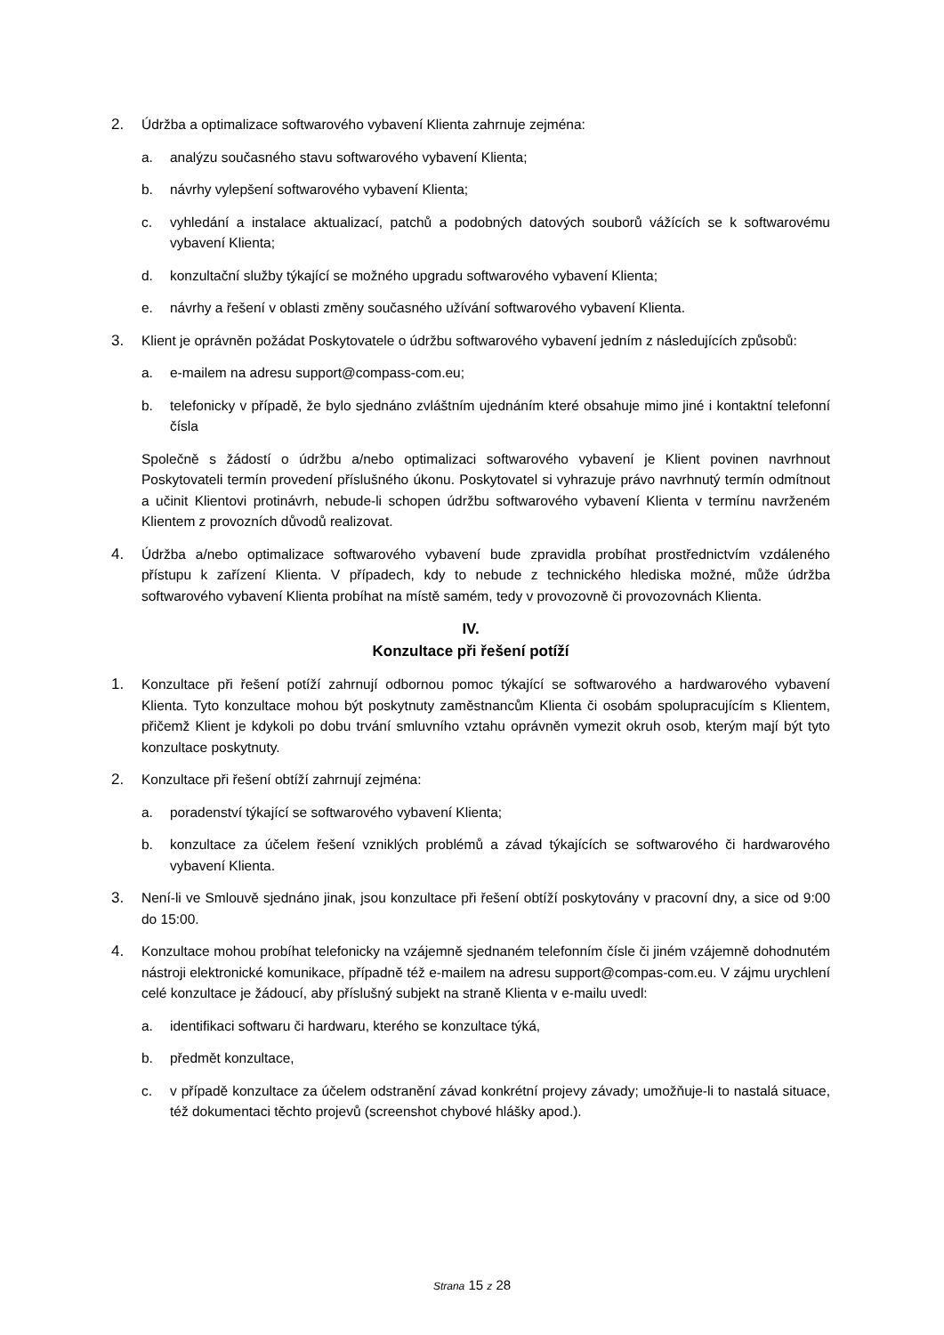2. Údržba a optimalizace softwarového vybavení Klienta zahrnuje zejména:
a. analýzu současného stavu softwarového vybavení Klienta;
b. návrhy vylepšení softwarového vybavení Klienta;
c. vyhledání a instalace aktualizací, patchů a podobných datových souborů vážících se k softwarovému vybavení Klienta;
d. konzultační služby týkající se možného upgradu softwarového vybavení Klienta;
e. návrhy a řešení v oblasti změny současného užívání softwarového vybavení Klienta.
3. Klient je oprávněn požádat Poskytovatele o údržbu softwarového vybavení jedním z následujících způsobů:
a. e-mailem na adresu support@compass-com.eu;
b. telefonicky v případě, že bylo sjednáno zvláštním ujednáním které obsahuje mimo jiné i kontaktní telefonní čísla
Společně s žádostí o údržbu a/nebo optimalizaci softwarového vybavení je Klient povinen navrhnout Poskytovateli termín provedení příslušného úkonu. Poskytovatel si vyhrazuje právo navrhnutý termín odmítnout a učinit Klientovi protinávrh, nebude-li schopen údržbu softwarového vybavení Klienta v termínu navrženém Klientem z provozních důvodů realizovat.
4. Údržba a/nebo optimalizace softwarového vybavení bude zpravidla probíhat prostřednictvím vzdáleného přístupu k zařízení Klienta. V případech, kdy to nebude z technického hlediska možné, může údržba softwarového vybavení Klienta probíhat na místě samém, tedy v provozovně či provozovnách Klienta.
IV.
Konzultace při řešení potíží
1. Konzultace při řešení potíží zahrnují odbornou pomoc týkající se softwarového a hardwarového vybavení Klienta. Tyto konzultace mohou být poskytnuty zaměstnancům Klienta či osobám spolupracujícím s Klientem, přičemž Klient je kdykoli po dobu trvání smluvního vztahu oprávněn vymezit okruh osob, kterým mají být tyto konzultace poskytnuty.
2. Konzultace při řešení obtíží zahrnují zejména:
a. poradenství týkající se softwarového vybavení Klienta;
b. konzultace za účelem řešení vzniklých problémů a závad týkajících se softwarového či hardwarového vybavení Klienta.
3. Není-li ve Smlouvě sjednáno jinak, jsou konzultace při řešení obtíží poskytovány v pracovní dny, a sice od 9:00 do 15:00.
4. Konzultace mohou probíhat telefonicky na vzájemně sjednaném telefonním čísle či jiném vzájemně dohodnutém nástroji elektronické komunikace, případně též e-mailem na adresu support@compas-com.eu. V zájmu urychlení celé konzultace je žádoucí, aby příslušný subjekt na straně Klienta v e-mailu uvedl:
a. identifikaci softwaru či hardwaru, kterého se konzultace týká,
b. předmět konzultace,
c. v případě konzultace za účelem odstranění závad konkrétní projevy závady; umožňuje-li to nastalá situace, též dokumentaci těchto projevů (screenshot chybové hlášky apod.).
Strana 15 z 28